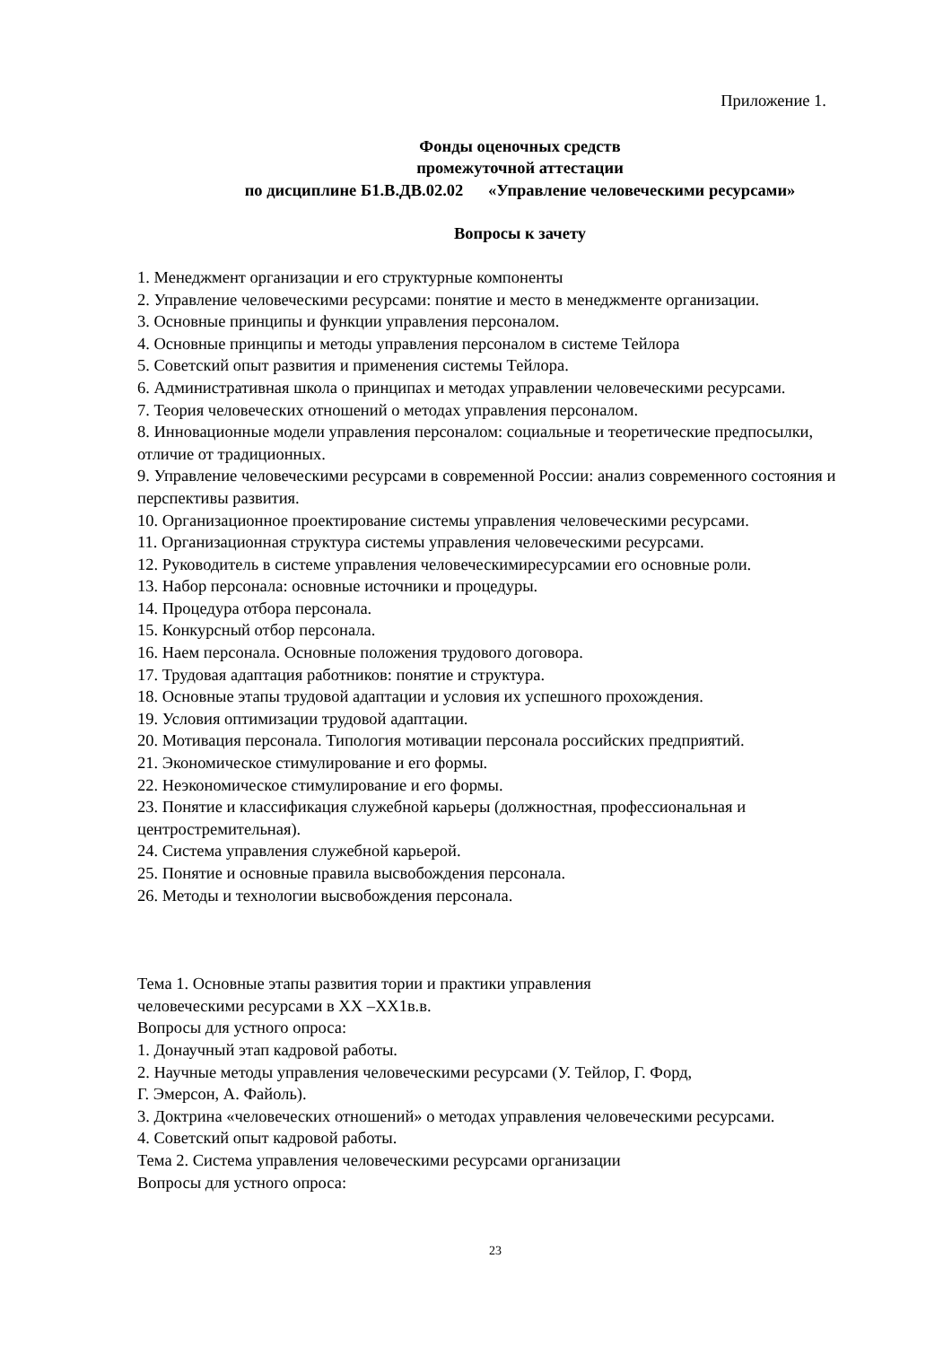Приложение 1.
Фонды оценочных средств
промежуточной аттестации
по дисциплине Б1.В.ДВ.02.02 «Управление человеческими ресурсами»
Вопросы к зачету
1. Менеджмент организации и его структурные компоненты
2. Управление человеческими ресурсами: понятие и место в менеджменте организации.
3. Основные принципы и функции управления персоналом.
4. Основные принципы и методы управления персоналом в системе Тейлора
5. Советский опыт развития и применения системы Тейлора.
6. Административная школа о принципах и методах управлении человеческими ресурсами.
7. Теория человеческих отношений о методах управления персоналом.
8. Инновационные модели управления персоналом: социальные и теоретические предпосылки, отличие от традиционных.
9. Управление человеческими ресурсами в современной России: анализ современного состояния и перспективы развития.
10. Организационное проектирование системы управления человеческими ресурсами.
11. Организационная структура системы управления человеческими ресурсами.
12. Руководитель в системе управления человеческимиресурсамии его основные роли.
13. Набор персонала: основные источники и процедуры.
14. Процедура отбора персонала.
15. Конкурсный отбор персонала.
16. Наем персонала. Основные положения трудового договора.
17. Трудовая адаптация работников: понятие и структура.
18. Основные этапы трудовой адаптации и условия их успешного прохождения.
19. Условия оптимизации трудовой адаптации.
20. Мотивация персонала. Типология мотивации персонала российских предприятий.
21. Экономическое стимулирование и его формы.
22. Неэкономическое стимулирование и его формы.
23. Понятие и классификация служебной карьеры (должностная, профессиональная и центростремительная).
24. Система управления служебной карьерой.
25. Понятие и основные правила высвобождения персонала.
26. Методы и технологии высвобождения персонала.
Тема 1. Основные этапы развития тории и практики управления
человеческими ресурсами в ХХ –ХХ1в.в.
Вопросы для устного опроса:
1. Донаучный этап кадровой работы.
2. Научные методы управления человеческими ресурсами (У. Тейлор, Г. Форд,
Г. Эмерсон, А. Файоль).
3. Доктрина «человеческих отношений» о методах управления человеческими ресурсами.
4. Советский опыт кадровой работы.
Тема 2. Система управления человеческими ресурсами организации
Вопросы для устного опроса:
23